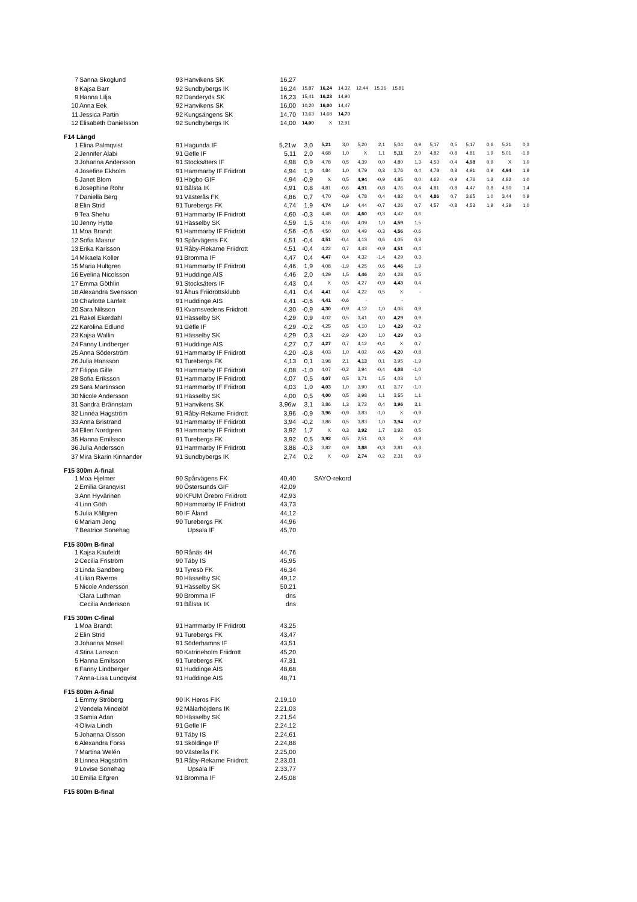| 7 | Sanna Skoglund | 93 | Hanvikens SK | 16,27 | | | | | | |
| 8 | Kajsa Barr | 92 | Sundbybergs IK | 16,24 | 15,87 | 16,24 | 14,32 | 12,44 | 15,36 | 15,81 |
| 9 | Hanna Lilja | 92 | Danderyds SK | 16,23 | 15,41 | 16,23 | 14,90 | | | |
| 10 | Anna Eek | 92 | Hanvikens SK | 16,00 | 10,20 | 16,00 | 14,47 | | | |
| 11 | Jessica Partin | 92 | Kungsängens SK | 14,70 | 13,63 | 14,68 | 14,70 | | | |
| 12 | Elisabeth Danielsson | 92 | Sundbybergs IK | 14,00 | 14,00 | X | 12,91 | | | |
F14 Längd
| 1 | Elina Palmqvist | 91 | Hagunda IF | 5,21w | 3,0 | 5,21 | 3,0 | 5,20 | 2,1 | 5,04 | 0,9 | 5,17 | 0,5 | 5,17 | 0,6 | 5,21 | 0,3 |
| 2 | Jennifer Alabi | 91 | Gefle IF | 5,11 | 2,0 | 4,68 | 1,0 | X | 1,1 | 5,11 | 2,0 | 4,82 | -0,8 | 4,81 | 1,9 | 5,01 | -1,9 |
| 3 | Johanna Andersson | 91 | Stocksäters IF | 4,98 | 0,9 | 4,78 | 0,5 | 4,39 | 0,0 | 4,80 | 1,3 | 4,53 | -0,4 | 4,98 | 0,9 | X | 1,0 |
| 4 | Josefine Ekholm | 91 | Hammarby IF Friidrott | 4,94 | 1,9 | 4,84 | 1,0 | 4,79 | 0,3 | 3,76 | 0,4 | 4,78 | 0,8 | 4,91 | 0,9 | 4,94 | 1,9 |
| 5 | Janet Blom | 91 | Högbo GIF | 4,94 | -0,9 | X | 0,5 | 4,94 | -0,9 | 4,85 | 0,0 | 4,62 | -0,9 | 4,76 | 1,3 | 4,82 | 1,0 |
| 6 | Josephine Rohr | 91 | Bålsta IK | 4,91 | 0,8 | 4,81 | -0,6 | 4,91 | -0,8 | 4,76 | -0,4 | 4,81 | -0,8 | 4,47 | 0,8 | 4,90 | 1,4 |
| 7 | Daniella Berg | 91 | Västerås FK | 4,86 | 0,7 | 4,70 | -0,9 | 4,78 | 0,4 | 4,82 | 0,4 | 4,86 | 0,7 | 3,65 | 1,0 | 3,44 | 0,9 |
| 8 | Elin Strid | 91 | Turebergs FK | 4,74 | 1,9 | 4,74 | 1,9 | 4,44 | -0,7 | 4,26 | 0,7 | 4,57 | -0,8 | 4,53 | 1,9 | 4,39 | 1,0 |
| 9 | Tea Shehu | 91 | Hammarby IF Friidrott | 4,60 | -0,3 | 4,48 | 0,6 | 4,60 | -0,3 | 4,42 | 0,6 | | | | | | |
| 10 | Jenny Hytte | 91 | Hässelby SK | 4,59 | 1,5 | 4,16 | -0,6 | 4,09 | 1,0 | 4,59 | 1,5 | | | | | | |
| 11 | Moa Brandt | 91 | Hammarby IF Friidrott | 4,56 | -0,6 | 4,50 | 0,0 | 4,49 | -0,3 | 4,56 | -0,6 | | | | | | |
| 12 | Sofia Masrur | 91 | Spårvägens FK | 4,51 | -0,4 | 4,51 | -0,4 | 4,13 | 0,6 | 4,05 | 0,3 | | | | | | |
| 13 | Erika Karlsson | 91 | Råby-Rekarne Friidrott | 4,51 | -0,4 | 4,22 | 0,7 | 4,43 | -0,9 | 4,51 | -0,4 | | | | | | |
| 14 | Mikaela Koller | 91 | Bromma IF | 4,47 | 0,4 | 4,47 | 0,4 | 4,32 | -1,4 | 4,29 | 0,3 | | | | | | |
| 15 | Maria Hultgren | 91 | Hammarby IF Friidrott | 4,46 | 1,9 | 4,08 | -1,9 | 4,25 | 0,6 | 4,46 | 1,9 | | | | | | |
| 16 | Evelina Nicolsson | 91 | Huddinge AIS | 4,46 | 2,0 | 4,29 | 1,5 | 4,46 | 2,0 | 4,28 | 0,5 | | | | | | |
| 17 | Emma Göthlin | 91 | Stocksäters IF | 4,43 | 0,4 | X | 0,5 | 4,27 | -0,9 | 4,43 | 0,4 | | | | | | |
| 18 | Alexandra Svensson | 91 | Åhus Friidrottsklubb | 4,41 | 0,4 | 4,41 | 0,4 | 4,22 | 0,5 | X | - | | | | | | |
| 19 | Charlotte Lanfelt | 91 | Huddinge AIS | 4,41 | -0,6 | 4,41 | -0,6 | - | | - | | | | | | | |
| 20 | Sara Nilsson | 91 | Kvarnsvedens Friidrott | 4,30 | -0,9 | 4,30 | -0,9 | 4,12 | 1,0 | 4,06 | 0,9 | | | | | | |
| 21 | Rakel Ekerdahl | 91 | Hässelby SK | 4,29 | 0,9 | 4,02 | 0,5 | 3,41 | 0,0 | 4,29 | 0,9 | | | | | | |
| 22 | Karolina Edlund | 91 | Gefle IF | 4,29 | -0,2 | 4,25 | 0,5 | 4,10 | 1,0 | 4,29 | -0,2 | | | | | | |
| 23 | Kajsa Wallin | 91 | Hässelby SK | 4,29 | 0,3 | 4,21 | -2,9 | 4,20 | 1,0 | 4,29 | 0,3 | | | | | | |
| 24 | Fanny Lindberger | 91 | Huddinge AIS | 4,27 | 0,7 | 4,27 | 0,7 | 4,12 | -0,4 | X | 0,7 | | | | | | |
| 25 | Anna Söderström | 91 | Hammarby IF Friidrott | 4,20 | -0,8 | 4,03 | 1,0 | 4,02 | -0,6 | 4,20 | -0,8 | | | | | | |
| 26 | Julia Hansson | 91 | Turebergs FK | 4,13 | 0,1 | 3,98 | 2,1 | 4,13 | 0,1 | 3,95 | -1,9 | | | | | | |
| 27 | Filippa Gille | 91 | Hammarby IF Friidrott | 4,08 | -1,0 | 4,07 | -0,2 | 3,94 | -0,4 | 4,08 | -1,0 | | | | | | |
| 28 | Sofia Eriksson | 91 | Hammarby IF Friidrott | 4,07 | 0,5 | 4,07 | 0,5 | 3,71 | 1,5 | 4,03 | 1,0 | | | | | | |
| 29 | Sara Martinsson | 91 | Hammarby IF Friidrott | 4,03 | 1,0 | 4,03 | 1,0 | 3,90 | 0,1 | 3,77 | -1,0 | | | | | | |
| 30 | Nicole Andersson | 91 | Hässelby SK | 4,00 | 0,5 | 4,00 | 0,5 | 3,98 | 1,1 | 3,55 | 1,1 | | | | | | |
| 31 | Sandra Brännstam | 91 | Hanvikens SK | 3,96w | 3,1 | 3,86 | 1,3 | 3,72 | 0,4 | 3,96 | 3,1 | | | | | | |
| 32 | Linnéa Hagström | 91 | Råby-Rekarne Friidrott | 3,96 | -0,9 | 3,96 | -0,9 | 3,83 | -1,0 | X | -0,9 | | | | | | |
| 33 | Anna Bristrand | 91 | Hammarby IF Friidrott | 3,94 | -0,2 | 3,86 | 0,5 | 3,83 | 1,0 | 3,94 | -0,2 | | | | | | |
| 34 | Ellen Nordgren | 91 | Hammarby IF Friidrott | 3,92 | 1,7 | X | 0,3 | 3,92 | 1,7 | 3,92 | 0,5 | | | | | | |
| 35 | Hanna Emilsson | 91 | Turebergs FK | 3,92 | 0,5 | 3,92 | 0,5 | 2,51 | 0,3 | X | -0,8 | | | | | | |
| 36 | Julia Andersson | 91 | Hammarby IF Friidrott | 3,88 | -0,3 | 3,82 | 0,9 | 3,88 | -0,3 | 3,81 | -0,3 | | | | | | |
| 37 | Mira Skarin Kinnander | 91 | Sundbybergs IK | 2,74 | 0,2 | X | -0,9 | 2,74 | 0,2 | 2,31 | 0,9 | | | | | | |
F15 300m A-final
| 1 | Moa Hjelmer | 90 | Spårvägens FK | 40,40 | SAYO-rekord |
| 2 | Emilia Granqvist | 90 | Östersunds GIF | 42,09 | |
| 3 | Ann Hyvärinen | 90 | KFUM Örebro Friidrott | 42,93 | |
| 4 | Linn Göth | 90 | Hammarby IF Friidrott | 43,73 | |
| 5 | Julia Källgren | 90 | IF Åland | 44,12 | |
| 6 | Mariam Jeng | 90 | Turebergs FK | 44,96 | |
| 7 | Beatrice Sonehag | | Upsala IF | 45,70 | |
F15 300m B-final
| 1 | Kajsa Kaufeldt | 90 | Rånäs 4H | 44,76 |
| 2 | Cecilia Friström | 90 | Täby IS | 45,95 |
| 3 | Linda Sandberg | 91 | Tyresö FK | 46,34 |
| 4 | Lilian Riveros | 90 | Hässelby SK | 49,12 |
| 5 | Nicole Andersson | 91 | Hässelby SK | 50,21 |
| | Clara Luthman | 90 | Bromma IF | dns |
| | Cecilia Andersson | 91 | Bålsta IK | dns |
F15 300m C-final
| 1 | Moa Brandt | 91 | Hammarby IF Friidrott | 43,25 |
| 2 | Elin Strid | 91 | Turebergs FK | 43,47 |
| 3 | Johanna Mosell | 91 | Söderhamns IF | 43,51 |
| 4 | Stina Larsson | 90 | Katrineholm Friidrott | 45,20 |
| 5 | Hanna Emilsson | 91 | Turebergs FK | 47,31 |
| 6 | Fanny Lindberger | 91 | Huddinge AIS | 48,68 |
| 7 | Anna-Lisa Lundqvist | 91 | Huddinge AIS | 48,71 |
F15 800m A-final
| 1 | Emmy Ströberg | 90 | IK Heros FIK | 2.19,10 |
| 2 | Vendela Mindelöf | 92 | Mälarhöjdens IK | 2.21,03 |
| 3 | Samia Adan | 90 | Hässelby SK | 2.21,54 |
| 4 | Olivia Lindh | 91 | Gefle IF | 2.24,12 |
| 5 | Johanna Olsson | 91 | Täby IS | 2.24,61 |
| 6 | Alexandra Forss | 91 | Sköldinge IF | 2.24,88 |
| 7 | Martina Welén | 90 | Västerås FK | 2.25,00 |
| 8 | Linnea Hagström | 91 | Råby-Rekarne Friidrott | 2.33,01 |
| 9 | Lovise Sonehag | | Upsala IF | 2.33,77 |
| 10 | Emilia Elfgren | 91 | Bromma IF | 2.45,08 |
F15 800m B-final